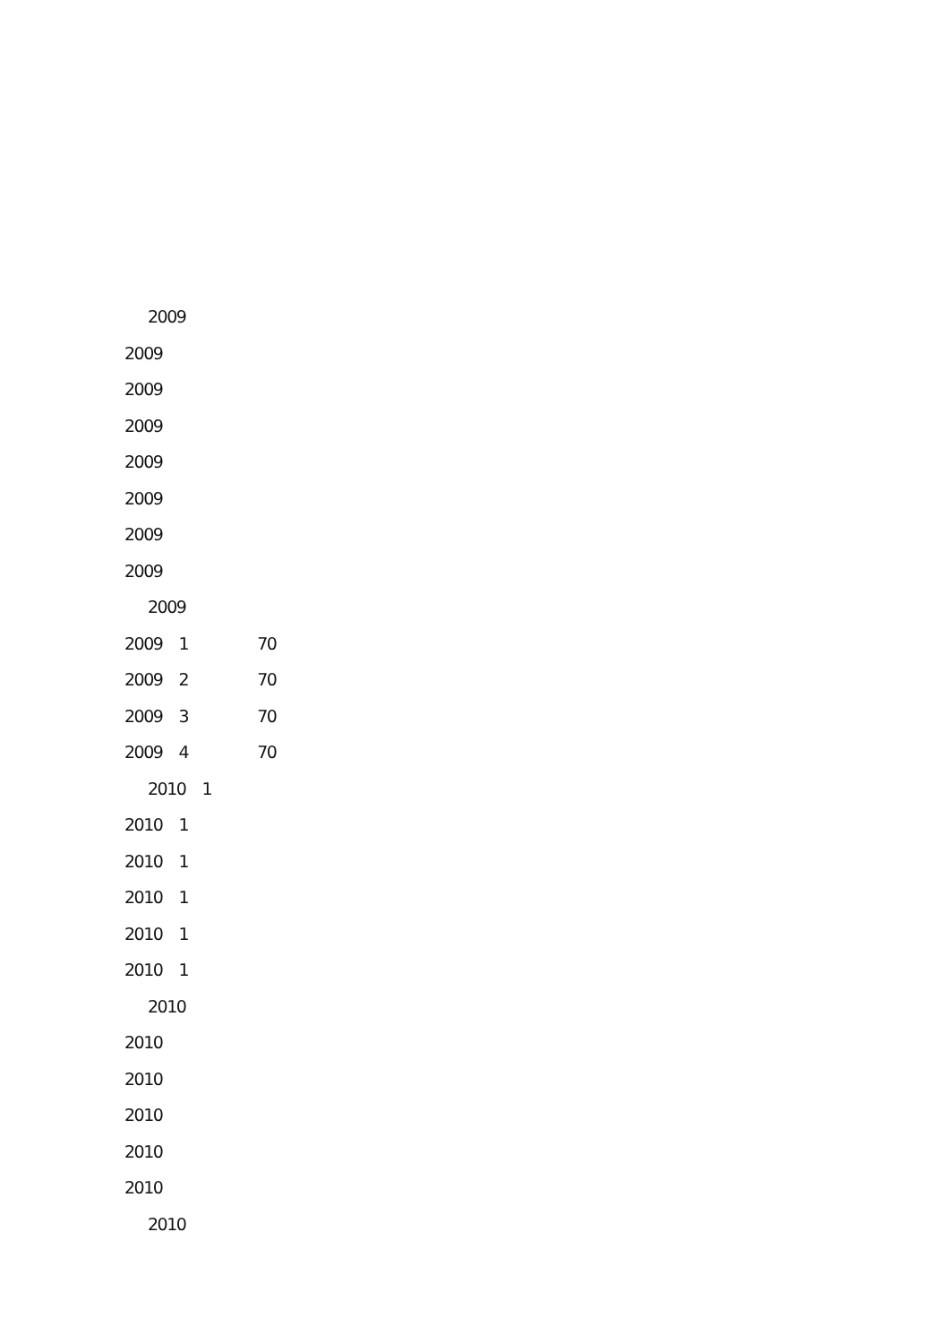2009
2009
2009
2009
2009
2009
2009
2009
2009
2009 1 70
2009 2 70
2009 3 70
2009 4 70
2010 1
2010 1
2010 1
2010 1
2010 1
2010 1
2010
2010
2010
2010
2010
2010
2010